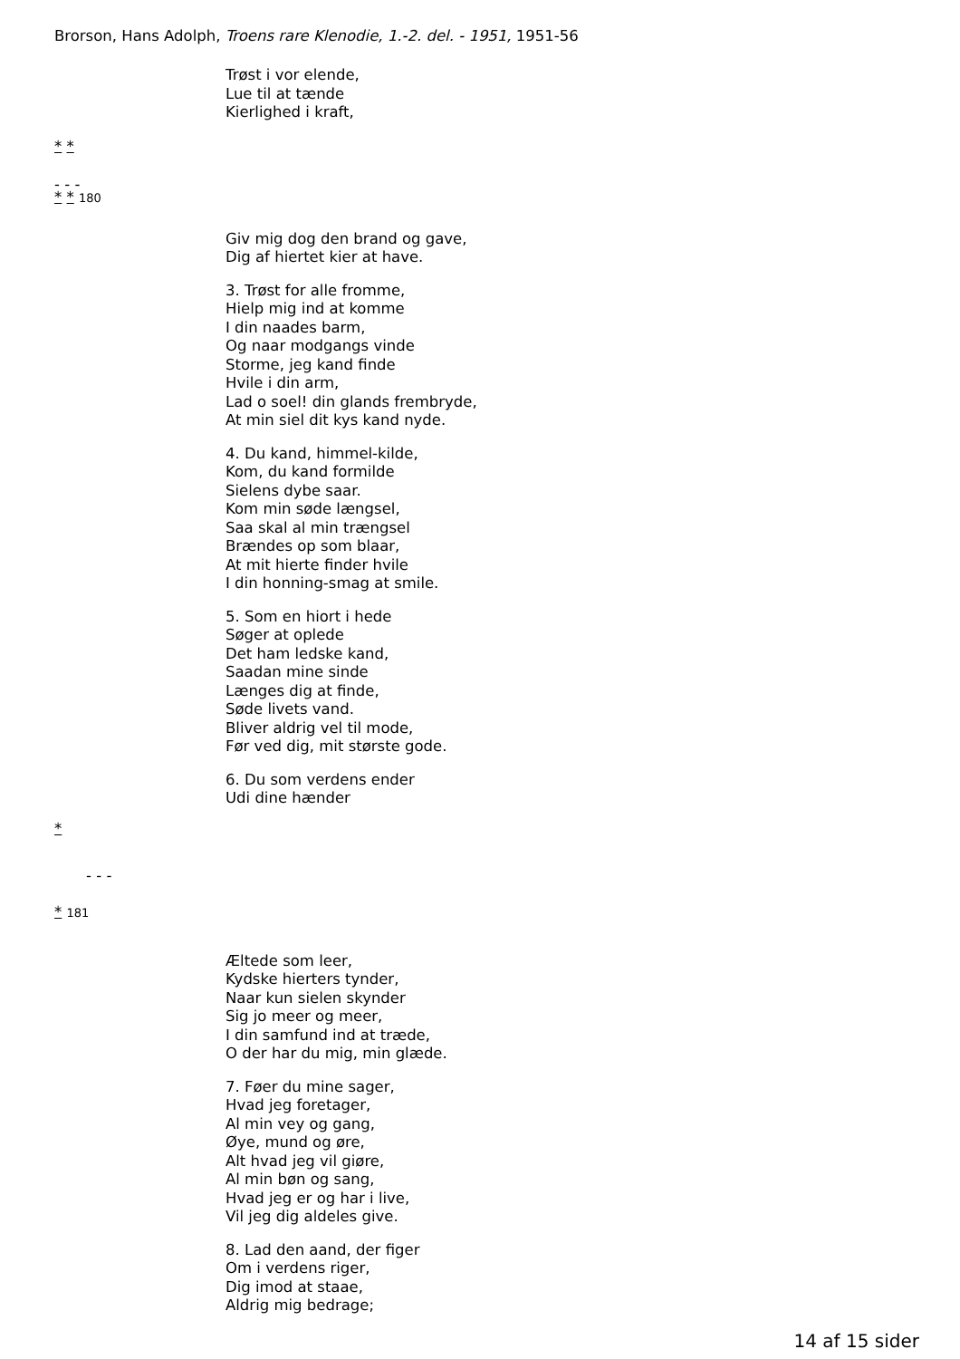Brorson, Hans Adolph, Troens rare Klenodie, 1.-2. del. - 1951, 1951-56
Trøst i vor elende,
Lue til at tænde
Kierlighed i kraft,
* *
- - -
* * 180
Giv mig dog den brand og gave,
Dig af hiertet kier at have.
3. Trøst for alle fromme,
Hielp mig ind at komme
I din naades barm,
Og naar modgangs vinde
Storme, jeg kand finde
Hvile i din arm,
Lad o soel! din glands frembryde,
At min siel dit kys kand nyde.
4. Du kand, himmel-kilde,
Kom, du kand formilde
Sielens dybe saar.
Kom min søde længsel,
Saa skal al min trængsel
Brændes op som blaar,
At mit hierte finder hvile
I din honning-smag at smile.
5. Som en hiort i hede
Søger at oplede
Det ham ledske kand,
Saadan mine sinde
Længes dig at finde,
Søde livets vand.
Bliver aldrig vel til mode,
Før ved dig, mit største gode.
6. Du som verdens ender
Udi dine hænder
*
- - -
* 181
Æltede som leer,
Kydske hierters tynder,
Naar kun sielen skynder
Sig jo meer og meer,
I din samfund ind at træde,
O der har du mig, min glæde.
7. Føer du mine sager,
Hvad jeg foretager,
Al min vey og gang,
Øye, mund og øre,
Alt hvad jeg vil giøre,
Al min bøn og sang,
Hvad jeg er og har i live,
Vil jeg dig aldeles give.
8. Lad den aand, der figer
Om i verdens riger,
Dig imod at staae,
Aldrig mig bedrage;
14 af 15 sider